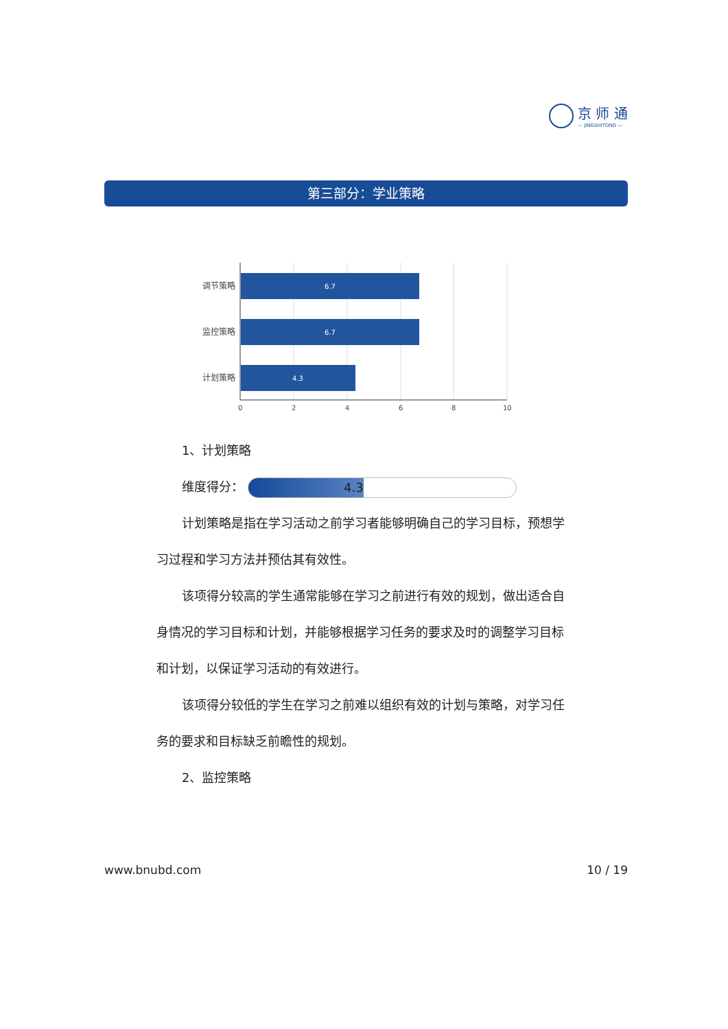京 师 通
— JINGSHITONG —
第三部分：学业策略
6.7
6.7
4.3
调节策略
监控策略
计划策略
0
2
4
6
8
10
1、计划策略
维度得分： 4.3
计划策略是指在学习活动之前学习者能够明确自己的学习目标，预想学习过程和学习方法并预估其有效性。
该项得分较高的学生通常能够在学习之前进行有效的规划，做出适合自身情况的学习目标和计划，并能够根据学习任务的要求及时的调整学习目标和计划，以保证学习活动的有效进行。
该项得分较低的学生在学习之前难以组织有效的计划与策略，对学习任务的要求和目标缺乏前瞻性的规划。
2、监控策略
www.bnubd.com 10 / 19